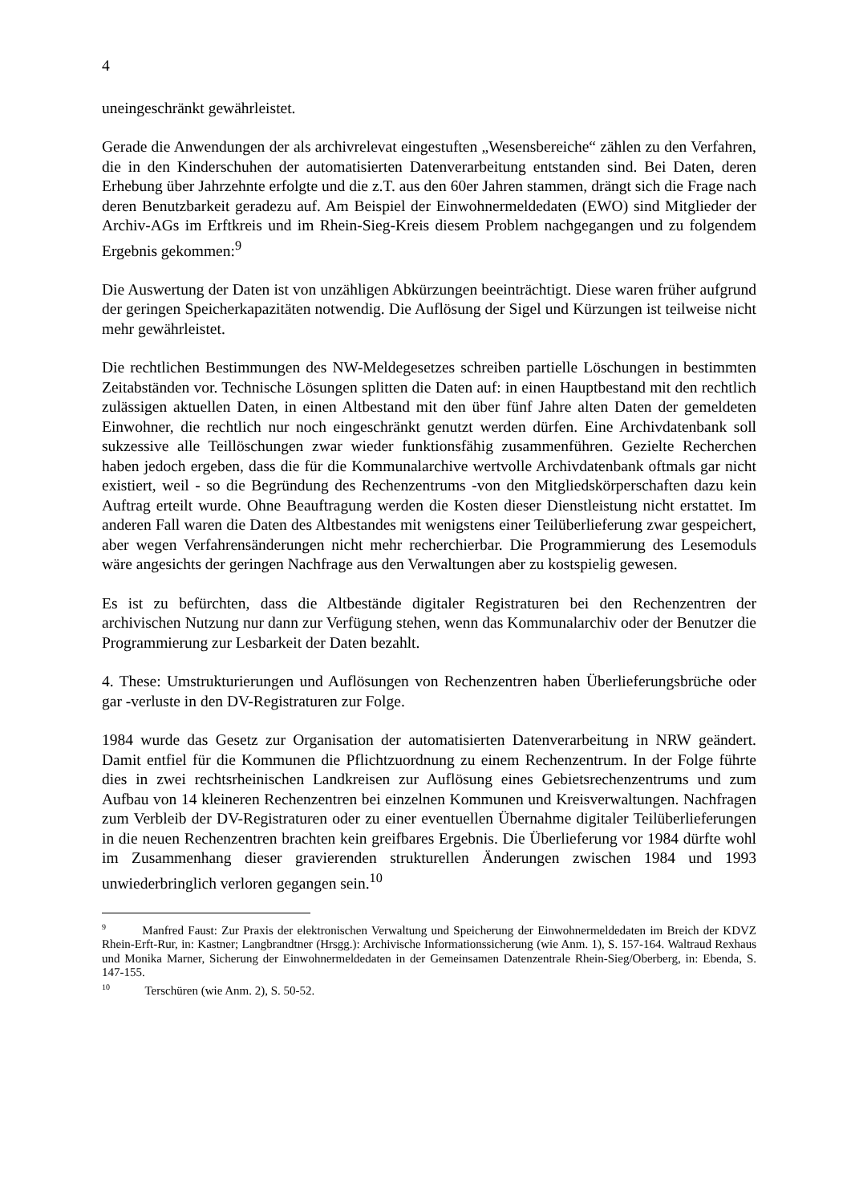4
uneingeschränkt gewährleistet.
Gerade die Anwendungen der als archivrelevat eingestuften „Wesensbereiche“ zählen zu den Verfahren, die in den Kinderschuhen der automatisierten Datenverarbeitung entstanden sind. Bei Daten, deren Erhebung über Jahrzehnte erfolgte und die z.T. aus den 60er Jahren stammen, drängt sich die Frage nach deren Benutzbarkeit geradezu auf. Am Beispiel der Einwohnermeldedaten (EWO) sind Mitglieder der Archiv-AGs im Erftkreis und im Rhein-Sieg-Kreis diesem Problem nachgegangen und zu folgendem Ergebnis gekommen:<sup>9</sup>
Die Auswertung der Daten ist von unzähligen Abkürzungen beeinträchtigt. Diese waren früher aufgrund der geringen Speicherkapazitäten notwendig. Die Auflösung der Sigel und Kürzungen ist teilweise nicht mehr gewährleistet.
Die rechtlichen Bestimmungen des NW-Meldegesetzes schreiben partielle Löschungen in bestimmten Zeitabständen vor. Technische Lösungen splitten die Daten auf: in einen Hauptbestand mit den rechtlich zulässigen aktuellen Daten, in einen Altbestand mit den über fünf Jahre alten Daten der gemeldeten Einwohner, die rechtlich nur noch eingeschränkt genutzt werden dürfen. Eine Archivdatenbank soll sukzessive alle Teillöschungen zwar wieder funktionsfähig zusammenführen. Gezielte Recherchen haben jedoch ergeben, dass die für die Kommunalarchive wertvolle Archivdatenbank oftmals gar nicht existiert, weil - so die Begründung des Rechenzentrums -von den Mitgliedskörperschaften dazu kein Auftrag erteilt wurde. Ohne Beauftragung werden die Kosten dieser Dienstleistung nicht erstattet. Im anderen Fall waren die Daten des Altbestandes mit wenigstens einer Teilüberlieferung zwar gespeichert, aber wegen Verfahrensänderungen nicht mehr recherchierbar. Die Programmierung des Lesemoduls wäre angesichts der geringen Nachfrage aus den Verwaltungen aber zu kostspielig gewesen.
Es ist zu befürchten, dass die Altbestände digitaler Registraturen bei den Rechenzentren der archivischen Nutzung nur dann zur Verfügung stehen, wenn das Kommunalarchiv oder der Benutzer die Programmierung zur Lesbarkeit der Daten bezahlt.
4. These: Umstrukturierungen und Auflösungen von Rechenzentren haben Überlieferungsbrüche oder gar -verluste in den DV-Registraturen zur Folge.
1984 wurde das Gesetz zur Organisation der automatisierten Datenverarbeitung in NRW geändert. Damit entfiel für die Kommunen die Pflichtzuordnung zu einem Rechenzentrum. In der Folge führte dies in zwei rechtsrheinischen Landkreisen zur Auflösung eines Gebietsrechenzentrums und zum Aufbau von 14 kleineren Rechenzentren bei einzelnen Kommunen und Kreisverwaltungen. Nachfragen zum Verbleib der DV-Registraturen oder zu einer eventuellen Übernahme digitaler Teilüberlieferungen in die neuen Rechenzentren brachten kein greifbares Ergebnis. Die Überlieferung vor 1984 dürfte wohl im Zusammenhang dieser gravierenden strukturellen Änderungen zwischen 1984 und 1993 unwiederbringlich verloren gegangen sein.<sup>10</sup>
<sup>9</sup> Manfred Faust: Zur Praxis der elektronischen Verwaltung und Speicherung der Einwohnermeldedaten im Breich der KDVZ Rhein-Erft-Rur, in: Kastner; Langbrandtner (Hrsgg.): Archivische Informationssicherung (wie Anm. 1), S. 157-164. Waltraud Rexhaus und Monika Marner, Sicherung der Einwohnermeldedaten in der Gemeinsamen Datenzentrale Rhein-Sieg/Oberberg, in: Ebenda, S. 147-155.
<sup>10</sup> Terschüren (wie Anm. 2), S. 50-52.